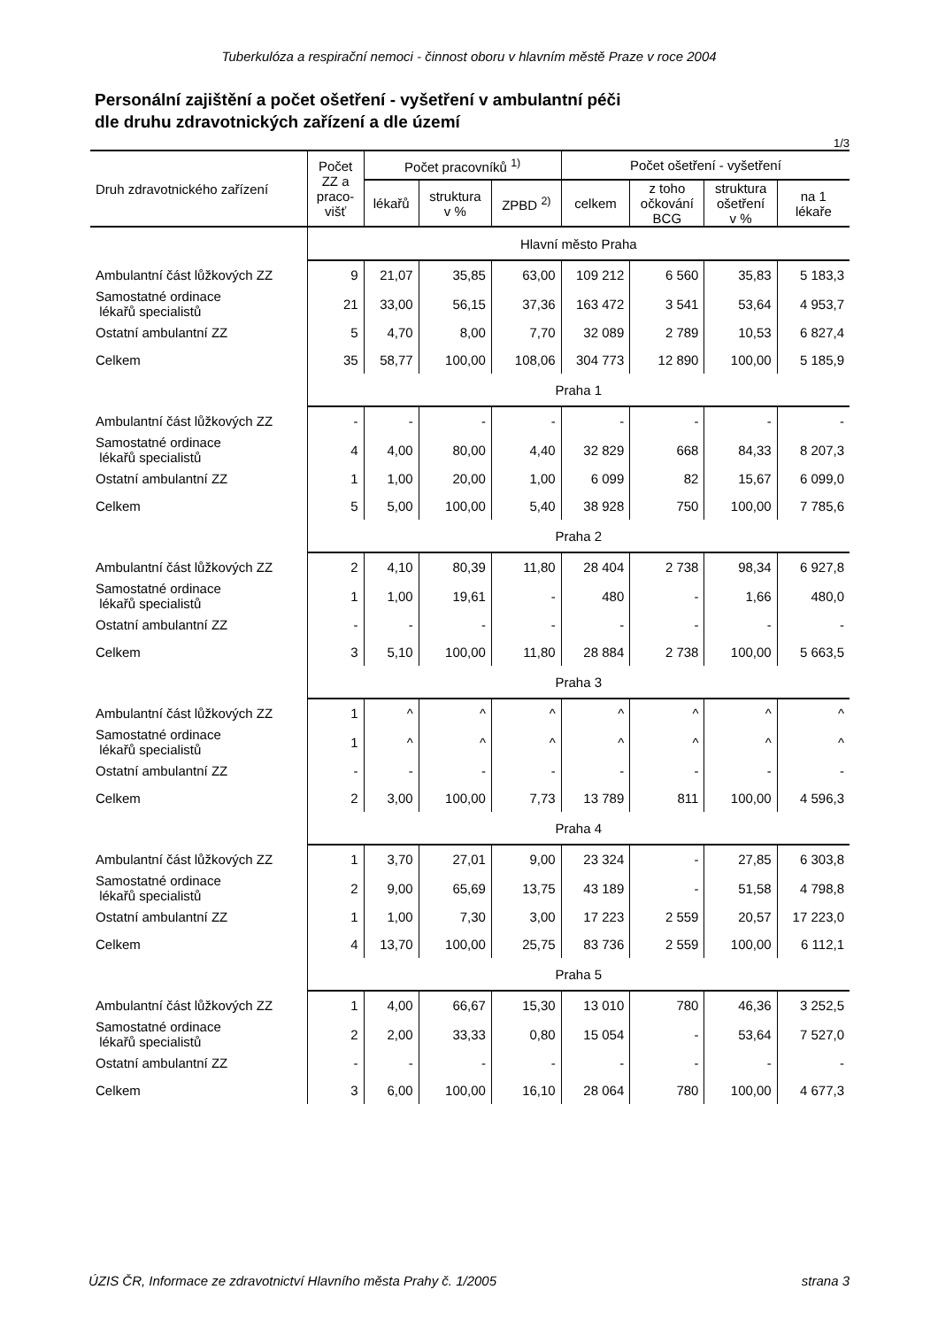Tuberkulóza a respirační nemoci - činnost oboru v hlavním městě Praze v roce 2004
Personální zajištění a počet ošetření - vyšetření v ambulantní péči
dle druhu zdravotnických zařízení a dle území
1/3
| Druh zdravotnického zařízení | Počet ZZ a praco- višť | Počet pracovníků <sup>1)</sup> | | | Počet ošetření - vyšetření | | | |
| --- | --- | --- | --- | --- | --- | --- | --- | --- |
| | | lékařů | struktura v % | ZPBD <sup>2)</sup> | celkem | z toho očkování BCG | struktura ošetření v % | na 1 lékaře |
| | Hlavní město Praha | | | | | | | |
| Ambulantní část lůžkových ZZ | 9 | 21,07 | 35,85 | 63,00 | 109 212 | 6 560 | 35,83 | 5 183,3 |
| Samostatné ordinace lékařů specialistů | 21 | 33,00 | 56,15 | 37,36 | 163 472 | 3 541 | 53,64 | 4 953,7 |
| Ostatní ambulantní ZZ | 5 | 4,70 | 8,00 | 7,70 | 32 089 | 2 789 | 10,53 | 6 827,4 |
| Celkem | 35 | 58,77 | 100,00 | 108,06 | 304 773 | 12 890 | 100,00 | 5 185,9 |
| | Praha 1 | | | | | | | |
| Ambulantní část lůžkových ZZ | - | - | - | - | - | - | - | - |
| Samostatné ordinace lékařů specialistů | 4 | 4,00 | 80,00 | 4,40 | 32 829 | 668 | 84,33 | 8 207,3 |
| Ostatní ambulantní ZZ | 1 | 1,00 | 20,00 | 1,00 | 6 099 | 82 | 15,67 | 6 099,0 |
| Celkem | 5 | 5,00 | 100,00 | 5,40 | 38 928 | 750 | 100,00 | 7 785,6 |
| | Praha 2 | | | | | | | |
| Ambulantní část lůžkových ZZ | 2 | 4,10 | 80,39 | 11,80 | 28 404 | 2 738 | 98,34 | 6 927,8 |
| Samostatné ordinace lékařů specialistů | 1 | 1,00 | 19,61 | - | 480 | - | 1,66 | 480,0 |
| Ostatní ambulantní ZZ | - | - | - | - | - | - | - | - |
| Celkem | 3 | 5,10 | 100,00 | 11,80 | 28 884 | 2 738 | 100,00 | 5 663,5 |
| | Praha 3 | | | | | | | |
| Ambulantní část lůžkových ZZ | 1 | ^ | ^ | ^ | ^ | ^ | ^ | ^ |
| Samostatné ordinace lékařů specialistů | 1 | ^ | ^ | ^ | ^ | ^ | ^ | ^ |
| Ostatní ambulantní ZZ | - | - | - | - | - | - | - | - |
| Celkem | 2 | 3,00 | 100,00 | 7,73 | 13 789 | 811 | 100,00 | 4 596,3 |
| | Praha 4 | | | | | | | |
| Ambulantní část lůžkových ZZ | 1 | 3,70 | 27,01 | 9,00 | 23 324 | - | 27,85 | 6 303,8 |
| Samostatné ordinace lékařů specialistů | 2 | 9,00 | 65,69 | 13,75 | 43 189 | - | 51,58 | 4 798,8 |
| Ostatní ambulantní ZZ | 1 | 1,00 | 7,30 | 3,00 | 17 223 | 2 559 | 20,57 | 17 223,0 |
| Celkem | 4 | 13,70 | 100,00 | 25,75 | 83 736 | 2 559 | 100,00 | 6 112,1 |
| | Praha 5 | | | | | | | |
| Ambulantní část lůžkových ZZ | 1 | 4,00 | 66,67 | 15,30 | 13 010 | 780 | 46,36 | 3 252,5 |
| Samostatné ordinace lékařů specialistů | 2 | 2,00 | 33,33 | 0,80 | 15 054 | - | 53,64 | 7 527,0 |
| Ostatní ambulantní ZZ | - | - | - | - | - | - | - | - |
| Celkem | 3 | 6,00 | 100,00 | 16,10 | 28 064 | 780 | 100,00 | 4 677,3 |
ÚZIS ČR, Informace ze zdravotnictví Hlavního města Prahy č. 1/2005 strana 3